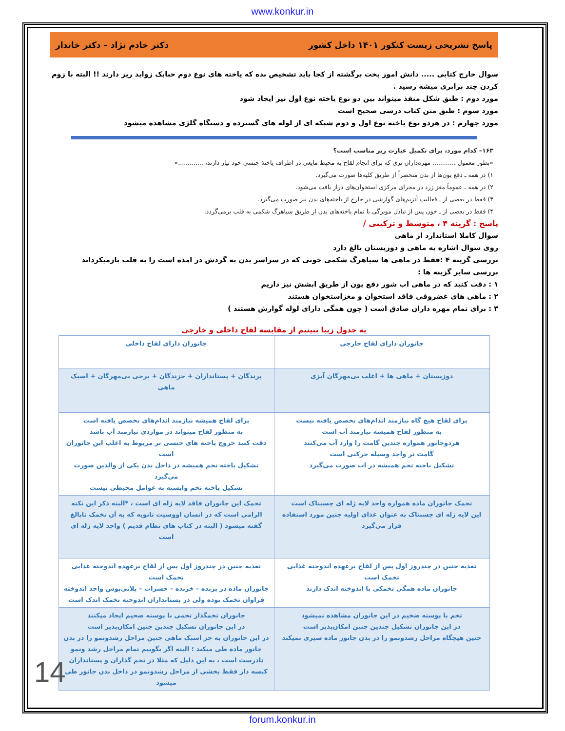www.konkur.in
پاسخ تشریحی زیست کنکور ۱۴۰۱ داخل کشور دکتر خادم نژاد – دکتر خاندار
سوال خارج کتابی ..... دانش اموز بخت برگشته از کجا باید تشخیص بده که یاخته های نوع دوم حبابک زواید ریز دارند !! البته با زوم کردن چند برابری میشه رسید .
مورد دوم : طبق شکل منفذ میتواند بین دو نوع یاخته نوع اول نیز ایجاد شود
مورد سوم : طبق متن کتاب درسی صحیح است
مورد چهارم : در هردو نوع یاخته نوع اول و دوم شبکه ای از لوله های گسترده و دستگاه گلژی مشاهده میشود
۱۶۳– کدام مورد، برای تکمیل عبارت زیر مناسب است؟
«بطور معمول ............ مهره‌داران نری که برای انجام لقاح به محیط مایعی در اطراف یاختهٔ جنسی خود نیاز دارند، .............»
۱) در همه ـ دفع یون‌ها از بدن منحصراً از طریق کلیه‌ها صورت می‌گیرد.
۲) در همه ـ عموماً مغز زرد در مجرای مرکزی استخوان‌های دراز یافت می‌شود.
۳) فقط در بعضی از ـ فعالیت آنزیم‌های گوارشی در خارج از یاخته‌های بدن نیز صورت می‌گیرد.
۴) فقط در بعضی از ـ خون پس از تبادل مویرگی با تمام یاخته‌های بدن از طریق سیاهرگ شکمی به قلب برمی‌گردد.
پاسخ : گزینه ۴ ، متوسط و ترکیبی /
سوال کاملا استاندارد از ماهی
روی سوال اشاره به ماهی و دوزیستان بالغ دارد
بررسی گزینه ۴ :فقط در ماهی ها سیاهرگ شکمی خونی که در سراسر بدن به گردش در امده است را به قلب بازمیکرداند
بررسی سایر گزینه ها :
۱ : دقت کنید که در ماهی اب شور دفع یون از طریق ابشش نیز داریم
۲ : ماهی های غضروفی فاقد استخوان و مغزاستخوان هستند
۳ : برای تمام مهره داران صادق است ( چون همگی دارای لوله گوارش هستند )
یه جدول زیبا ببینیم از مقایسه لقاح داخلی و خارجی
| جانوران دارای لقاح خارجی | جانوران دارای لقاح داخلی |
| دوزیستان + ماهی ها + اغلب بی‌مهرگان آبزی | پرندگان + پستانداران + خزندگان + برخی بی‌مهرگان + اسبک ماهی |
| برای لقاح هیچ گاه نیازمند اندام‌های تخصص یافته نیست به منظور لقاح همیشه نیازمند آب است هردوجانور همواره چندین گامت را وارد آب می‌کنند گامت نر واجد وسیله حرکتی است تشکیل یاخته تخم همیشه در اب صورت می‌گیرد | برای لقاح همیشه نیازمند اندام‌های تخصص یافته است به منظور لقاح میتواند در مواردی نیازمند آب باشد دقت کنید خروج یاخته های جنسی نر مربوط به اغلب این جانوران است تشکیل یاخته تخم همیشه در داخل بدن یکی از والدین صورت می‌گیرد تشکیل یاخته تخم وابسته به عوامل محیطی نیست |
| تخمک جانوران ماده همواره واجد لایه ژله ای چسبناک است این لایه ژله ای چسبناک به عنوان غذای اولیه جنین مورد استفاده قرار می‌گیرد | تخمک این جانوران فاقد لایه ژله ای است ، *البته ذکر این نکته الزامی است که در انسان اووسیت ثانویه که به آن تخمک نابالغ گفته میشود ( البته در کتاب های نظام قدیم ) واجد لایه ژله ای است |
| تغذیه جنین در چندروز اول پس از لقاح برعهده اندوخته غذایی تخمک است جانوران ماده همگی تخمکی با اندوخته اندک دارند | تغذیه جنین در چندروز اول پس از لقاح برعهده اندوخته غذایی تخمک است جانوران ماده در پرنده – خزنده – حشرات – پلاتی‌پوس واجد اندوخته فراوان تخمک بوده ولی در پستانداران اندوخته تخمک اندک است |
| تخم با پوسته ضخیم در این جانوران مشاهده نمیشود در این جانوران تشکیل چندین جنین امکان‌پذیر است جنین هیچگاه مراحل رشدونمو را در بدن جانور ماده سپری نمیکند | جانوران تخمگذار تخمی با پوسته ضحیم ایجاد میکنند در این جانوران تشکیل چندین جنین امکان‌پذیر است در این جانوران به جز اسبک ماهی جنین مراحل رشدونمو را در بدن جانور ماده طی میکند ؛ البته اگر بگوییم تمام مراحل رشد ونمو نادرست است ، به این دلیل که مثلا در تخم گذاران و پستانداران کیسه دار فقط بخشی از مراحل رشدونمو در داخل بدن جانور طی میشود |
14
forum.konkur.in